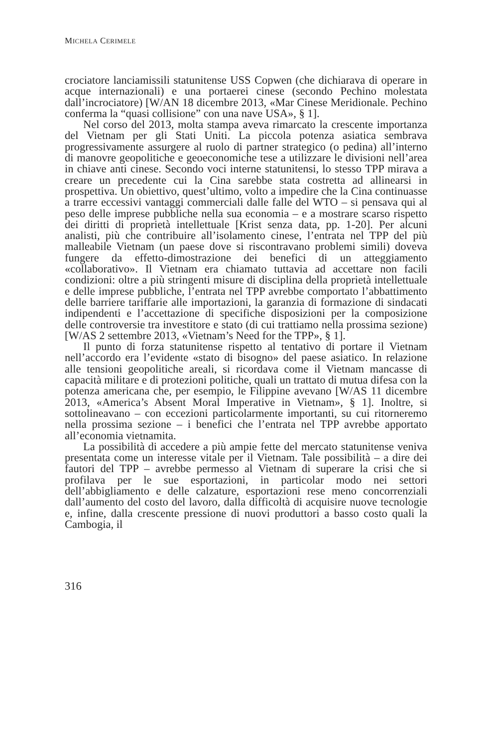MICHELA CERIMELE
crociatore lanciamissili statunitense USS Copwen (che dichiarava di operare in acque internazionali) e una portaerei cinese (secondo Pechino molestata dall’incrociatore) [W/AN 18 dicembre 2013, «Mar Cinese Meridionale. Pechino conferma la “quasi collisione” con una nave USA», § 1].
Nel corso del 2013, molta stampa aveva rimarcato la crescente importanza del Vietnam per gli Stati Uniti. La piccola potenza asiatica sembrava progressivamente assurgere al ruolo di partner strategico (o pedina) all’interno di manovre geopolitiche e geoeconomiche tese a utilizzare le divisioni nell’area in chiave anti cinese. Secondo voci interne statunitensi, lo stesso TPP mirava a creare un precedente cui la Cina sarebbe stata costretta ad allinearsi in prospettiva. Un obiettivo, quest’ultimo, volto a impedire che la Cina continuasse a trarre eccessivi vantaggi commerciali dalle falle del WTO – si pensava qui al peso delle imprese pubbliche nella sua economia – e a mostrare scarso rispetto dei diritti di proprietà intellettuale [Krist senza data, pp. 1-20]. Per alcuni analisti, più che contribuire all’isolamento cinese, l’entrata nel TPP del più malleabile Vietnam (un paese dove si riscontravano problemi simili) doveva fungere da effetto-dimostrazione dei benefici di un atteggiamento «collaborativo». Il Vietnam era chiamato tuttavia ad accettare non facili condizioni: oltre a più stringenti misure di disciplina della proprietà intellettuale e delle imprese pubbliche, l’entrata nel TPP avrebbe comportato l’abbattimento delle barriere tariffarie alle importazioni, la garanzia di formazione di sindacati indipendenti e l’accettazione di specifiche disposizioni per la composizione delle controversie tra investitore e stato (di cui trattiamo nella prossima sezione) [W/AS 2 settembre 2013, «Vietnam’s Need for the TPP», § 1].
Il punto di forza statunitense rispetto al tentativo di portare il Vietnam nell’accordo era l’evidente «stato di bisogno» del paese asiatico. In relazione alle tensioni geopolitiche areali, si ricordava come il Vietnam mancasse di capacità militare e di protezioni politiche, quali un trattato di mutua difesa con la potenza americana che, per esempio, le Filippine avevano [W/AS 11 dicembre 2013, «America’s Absent Moral Imperative in Vietnam», § 1]. Inoltre, si sottolineavano – con eccezioni particolarmente importanti, su cui ritorneremo nella prossima sezione – i benefici che l’entrata nel TPP avrebbe apportato all’economia vietnamita.
La possibilità di accedere a più ampie fette del mercato statunitense veniva presentata come un interesse vitale per il Vietnam. Tale possibilità – a dire dei fautori del TPP – avrebbe permesso al Vietnam di superare la crisi che si profilava per le sue esportazioni, in particolar modo nei settori dell’abbigliamento e delle calzature, esportazioni rese meno concorrenziali dall’aumento del costo del lavoro, dalla difficoltà di acquisire nuove tecnologie e, infine, dalla crescente pressione di nuovi produttori a basso costo quali la Cambogia, il
316